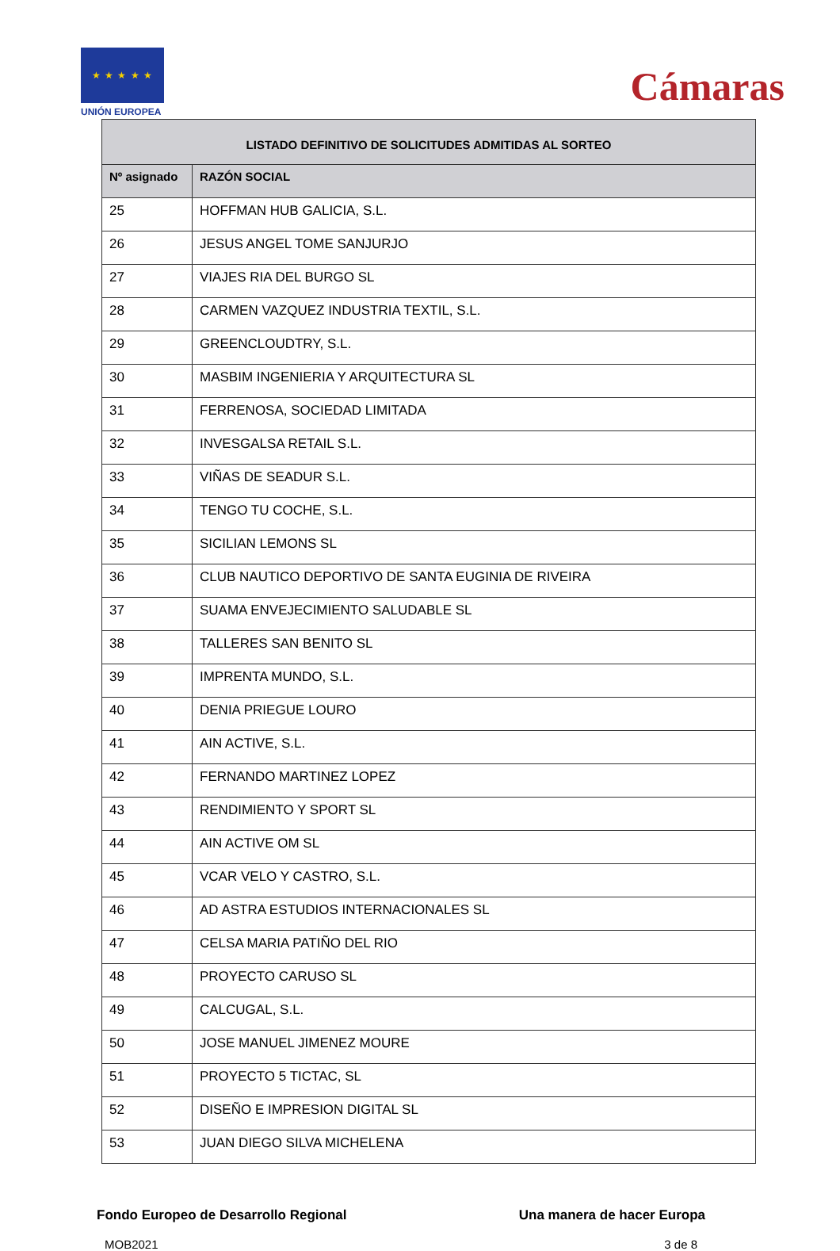★ ★ ★ ★ ★
UNIÓN EUROPEA
Cámaras
| LISTADO DEFINITIVO DE SOLICITUDES ADMITIDAS AL SORTEO | |
| --- | --- |
| Nº asignado | RAZÓN SOCIAL |
| 25 | HOFFMAN HUB GALICIA, S.L. |
| 26 | JESUS ANGEL TOME SANJURJO |
| 27 | VIAJES RIA DEL BURGO SL |
| 28 | CARMEN VAZQUEZ INDUSTRIA TEXTIL, S.L. |
| 29 | GREENCLOUDTRY, S.L. |
| 30 | MASBIM INGENIERIA Y ARQUITECTURA SL |
| 31 | FERRENOSA, SOCIEDAD LIMITADA |
| 32 | INVESGALSA RETAIL S.L. |
| 33 | VIÑAS DE SEADUR S.L. |
| 34 | TENGO TU COCHE, S.L. |
| 35 | SICILIAN LEMONS SL |
| 36 | CLUB NAUTICO DEPORTIVO DE SANTA EUGINIA DE RIVEIRA |
| 37 | SUAMA ENVEJECIMIENTO SALUDABLE SL |
| 38 | TALLERES SAN BENITO SL |
| 39 | IMPRENTA MUNDO, S.L. |
| 40 | DENIA PRIEGUE LOURO |
| 41 | AIN ACTIVE, S.L. |
| 42 | FERNANDO MARTINEZ LOPEZ |
| 43 | RENDIMIENTO Y SPORT SL |
| 44 | AIN ACTIVE OM SL |
| 45 | VCAR VELO Y CASTRO, S.L. |
| 46 | AD ASTRA ESTUDIOS INTERNACIONALES SL |
| 47 | CELSA MARIA PATIÑO DEL RIO |
| 48 | PROYECTO CARUSO SL |
| 49 | CALCUGAL, S.L. |
| 50 | JOSE MANUEL JIMENEZ MOURE |
| 51 | PROYECTO 5 TICTAC, SL |
| 52 | DISEÑO E IMPRESION DIGITAL SL |
| 53 | JUAN DIEGO SILVA MICHELENA |
Fondo Europeo de Desarrollo Regional Una manera de hacer Europa
MOB2021 3 de 8